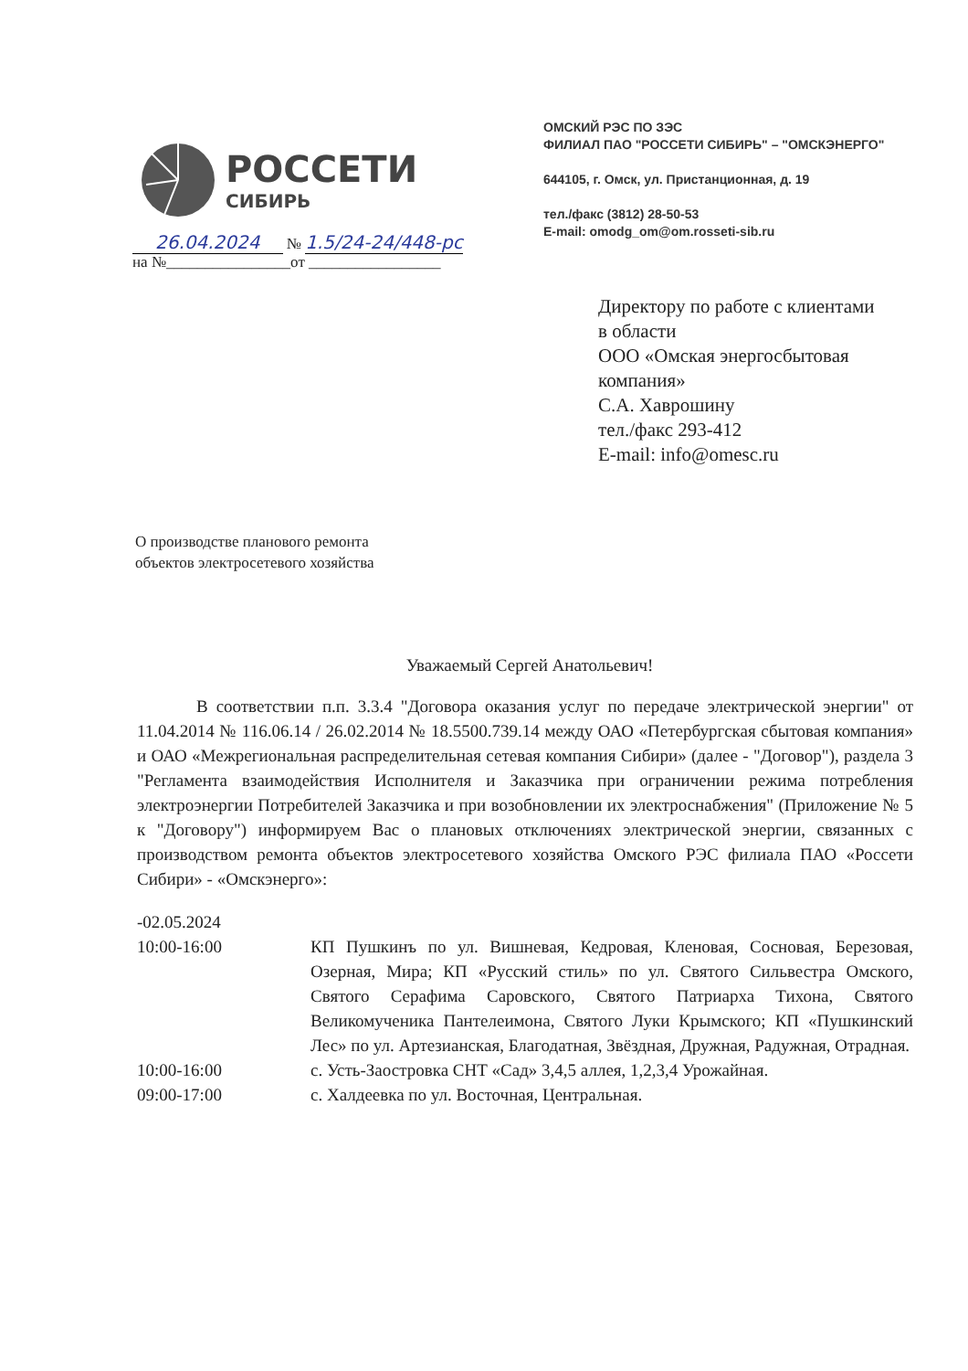РОССЕТИ
СИБИРЬ
ОМСКИЙ РЭС ПО ЗЭС
ФИЛИАЛ ПАО "РОССЕТИ СИБИРЬ" – "ОМСКЭНЕРГО"
644105, г. Омск, ул. Пристанционная, д. 19
тел./факс (3812) 28-50-53
E-mail: omodg_om@om.rosseti-sib.ru
26.04.2024 № 1.5/24-24/448-рс
на №________________от _________________
Директору по работе с клиентами
в области
ООО «Омская энергосбытовая
компания»
С.А. Хаврошину
тел./факс 293-412
E-mail: info@omesc.ru
О производстве планового ремонта
объектов электросетевого хозяйства
Уважаемый Сергей Анатольевич!
В соответствии п.п. 3.3.4 "Договора оказания услуг по передаче электрической энергии" от 11.04.2014 № 116.06.14 / 26.02.2014 № 18.5500.739.14 между ОАО «Петербургская сбытовая компания» и ОАО «Межрегиональная распределительная сетевая компания Сибири» (далее - "Договор"), раздела 3 "Регламента взаимодействия Исполнителя и Заказчика при ограничении режима потребления электроэнергии Потребителей Заказчика и при возобновлении их электроснабжения" (Приложение № 5 к "Договору") информируем Вас о плановых отключениях электрической энергии, связанных с производством ремонта объектов электросетевого хозяйства Омского РЭС филиала ПАО «Россети Сибири» - «Омскэнерго»:
| -02.05.2024 | |
| 10:00-16:00 | КП Пушкинъ по ул. Вишневая, Кедровая, Кленовая, Сосновая, Березовая, Озерная, Мира; КП «Русский стиль» по ул. Святого Сильвестра Омского, Святого Серафима Саровского, Святого Патриарха Тихона, Святого Великомученика Пантелеимона, Святого Луки Крымского; КП «Пушкинский Лес» по ул. Артезианская, Благодатная, Звёздная, Дружная, Радужная, Отрадная. |
| 10:00-16:00 | с. Усть-Заостровка СНТ «Сад» 3,4,5 аллея, 1,2,3,4 Урожайная. |
| 09:00-17:00 | с. Халдеевка по ул. Восточная, Центральная. |